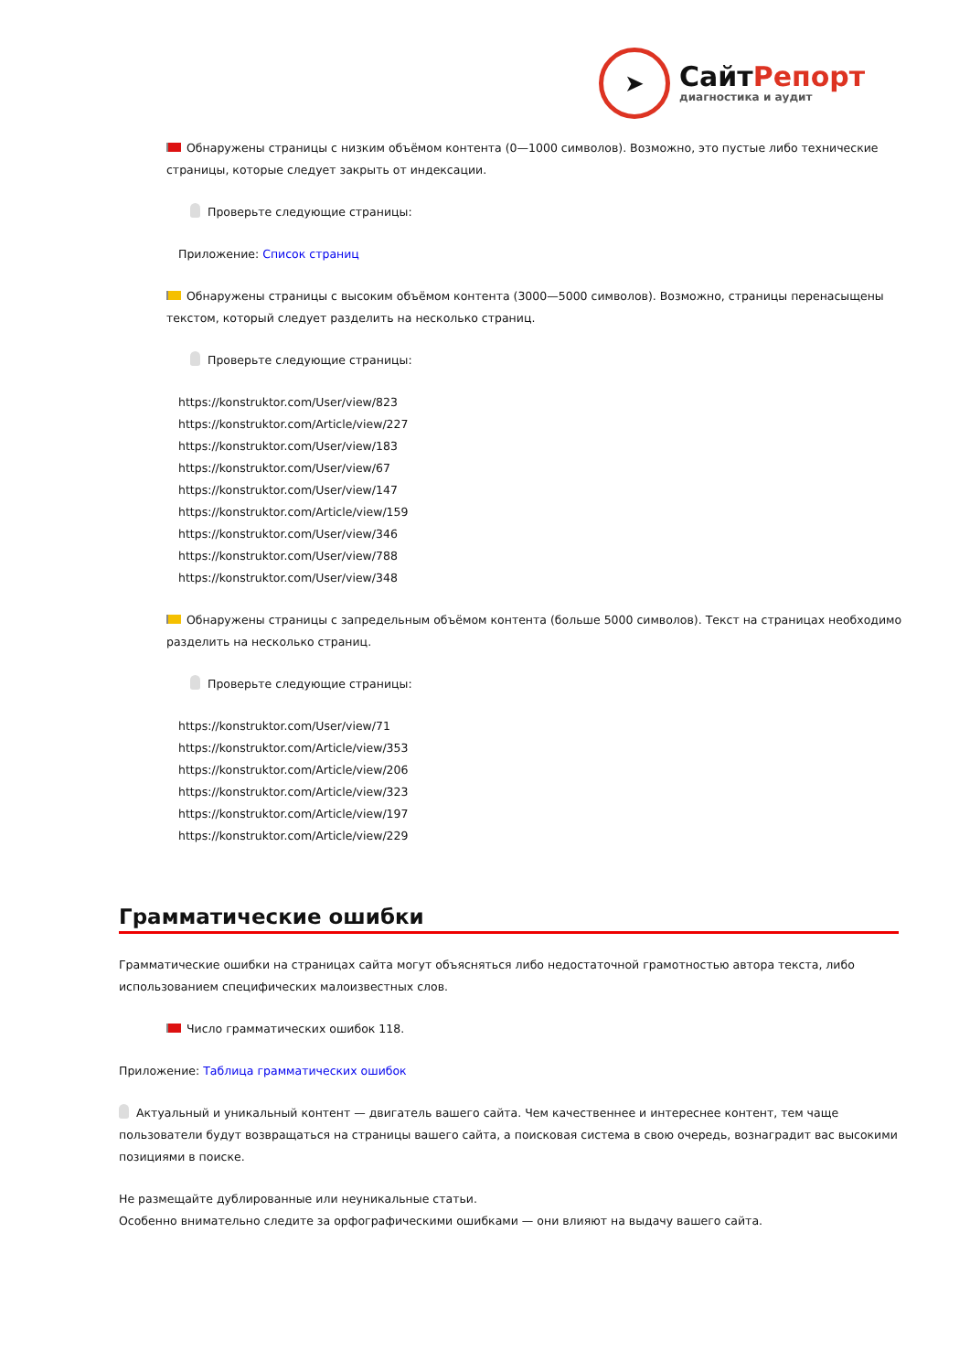➤
СайтРепорт
диагностика и аудит
Обнаружены страницы с низким объёмом контента (0—1000 символов). Возможно, это пустые либо технические страницы, которые следует закрыть от индексации.
Проверьте следующие страницы:
Приложение: Список страниц
Обнаружены страницы с высоким объёмом контента (3000—5000 символов). Возможно, страницы перенасыщены текстом, который следует разделить на несколько страниц.
Проверьте следующие страницы:
https://konstruktor.com/User/view/823
https://konstruktor.com/Article/view/227
https://konstruktor.com/User/view/183
https://konstruktor.com/User/view/67
https://konstruktor.com/User/view/147
https://konstruktor.com/Article/view/159
https://konstruktor.com/User/view/346
https://konstruktor.com/User/view/788
https://konstruktor.com/User/view/348
Обнаружены страницы с запредельным объёмом контента (больше 5000 символов). Текст на страницах необходимо разделить на несколько страниц.
Проверьте следующие страницы:
https://konstruktor.com/User/view/71
https://konstruktor.com/Article/view/353
https://konstruktor.com/Article/view/206
https://konstruktor.com/Article/view/323
https://konstruktor.com/Article/view/197
https://konstruktor.com/Article/view/229
Грамматические ошибки
Грамматические ошибки на страницах сайта могут объясняться либо недостаточной грамотностью автора текста, либо использованием специфических малоизвестных слов.
Число грамматических ошибок 118.
Приложение: Таблица грамматических ошибок
Актуальный и уникальный контент — двигатель вашего сайта. Чем качественнее и интереснее контент, тем чаще пользователи будут возвращаться на страницы вашего сайта, а поисковая система в свою очередь, вознаградит вас высокими позициями в поиске.
Не размещайте дублированные или неуникальные статьи.
Особенно внимательно следите за орфографическими ошибками — они влияют на выдачу вашего сайта.